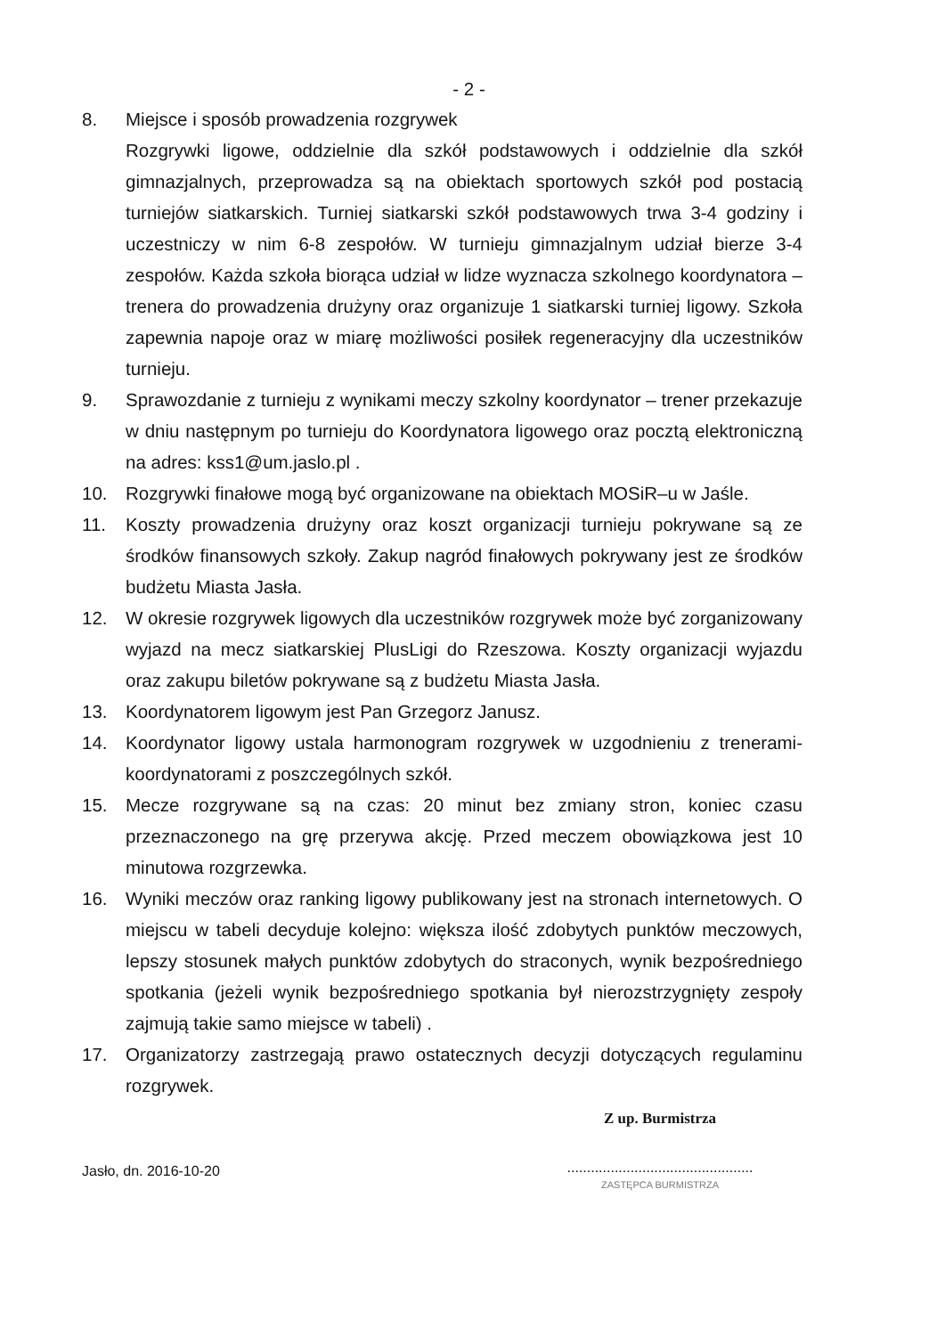- 2 -
8. Miejsce i sposób prowadzenia rozgrywek
Rozgrywki ligowe, oddzielnie dla szkół podstawowych i oddzielnie dla szkół gimnazjalnych, przeprowadza są na obiektach sportowych szkół pod postacią turniejów siatkarskich. Turniej siatkarski szkół podstawowych trwa 3-4 godziny i uczestniczy w nim 6-8 zespołów. W turnieju gimnazjalnym udział bierze 3-4 zespołów. Każda szkoła biorąca udział w lidze wyznacza szkolnego koordynatora – trenera do prowadzenia drużyny oraz organizuje 1 siatkarski turniej ligowy. Szkoła zapewnia napoje oraz w miarę możliwości posiłek regeneracyjny dla uczestników turnieju.
9. Sprawozdanie z turnieju z wynikami meczy szkolny koordynator – trener przekazuje w dniu następnym po turnieju do Koordynatora ligowego oraz pocztą elektroniczną na adres: kss1@um.jaslo.pl .
10. Rozgrywki finałowe mogą być organizowane na obiektach MOSiR–u w Jaśle.
11. Koszty prowadzenia drużyny oraz koszt organizacji turnieju pokrywane są ze środków finansowych szkoły. Zakup nagród finałowych pokrywany jest ze środków budżetu Miasta Jasła.
12. W okresie rozgrywek ligowych dla uczestników rozgrywek może być zorganizowany wyjazd na mecz siatkarskiej PlusLigi do Rzeszowa. Koszty organizacji wyjazdu oraz zakupu biletów pokrywane są z budżetu Miasta Jasła.
13. Koordynatorem ligowym jest Pan Grzegorz Janusz.
14. Koordynator ligowy ustala harmonogram rozgrywek w uzgodnieniu z trenerami-koordynatorami z poszczególnych szkół.
15. Mecze rozgrywane są na czas: 20 minut bez zmiany stron, koniec czasu przeznaczonego na grę przerywa akcję. Przed meczem obowiązkowa jest 10 minutowa rozgrzewka.
16. Wyniki meczów oraz ranking ligowy publikowany jest na stronach internetowych. O miejscu w tabeli decyduje kolejno: większa ilość zdobytych punktów meczowych, lepszy stosunek małych punktów zdobytych do straconych, wynik bezpośredniego spotkania (jeżeli wynik bezpośredniego spotkania był nierozstrzygnięty zespoły zajmują takie samo miejsce w tabeli) .
17. Organizatorzy zastrzegają prawo ostatecznych decyzji dotyczących regulaminu rozgrywek.
Jasło, dn. 2016-10-20
Z up. Burmistrza
...............................................
ZASTĘPCA BURMISTRZA